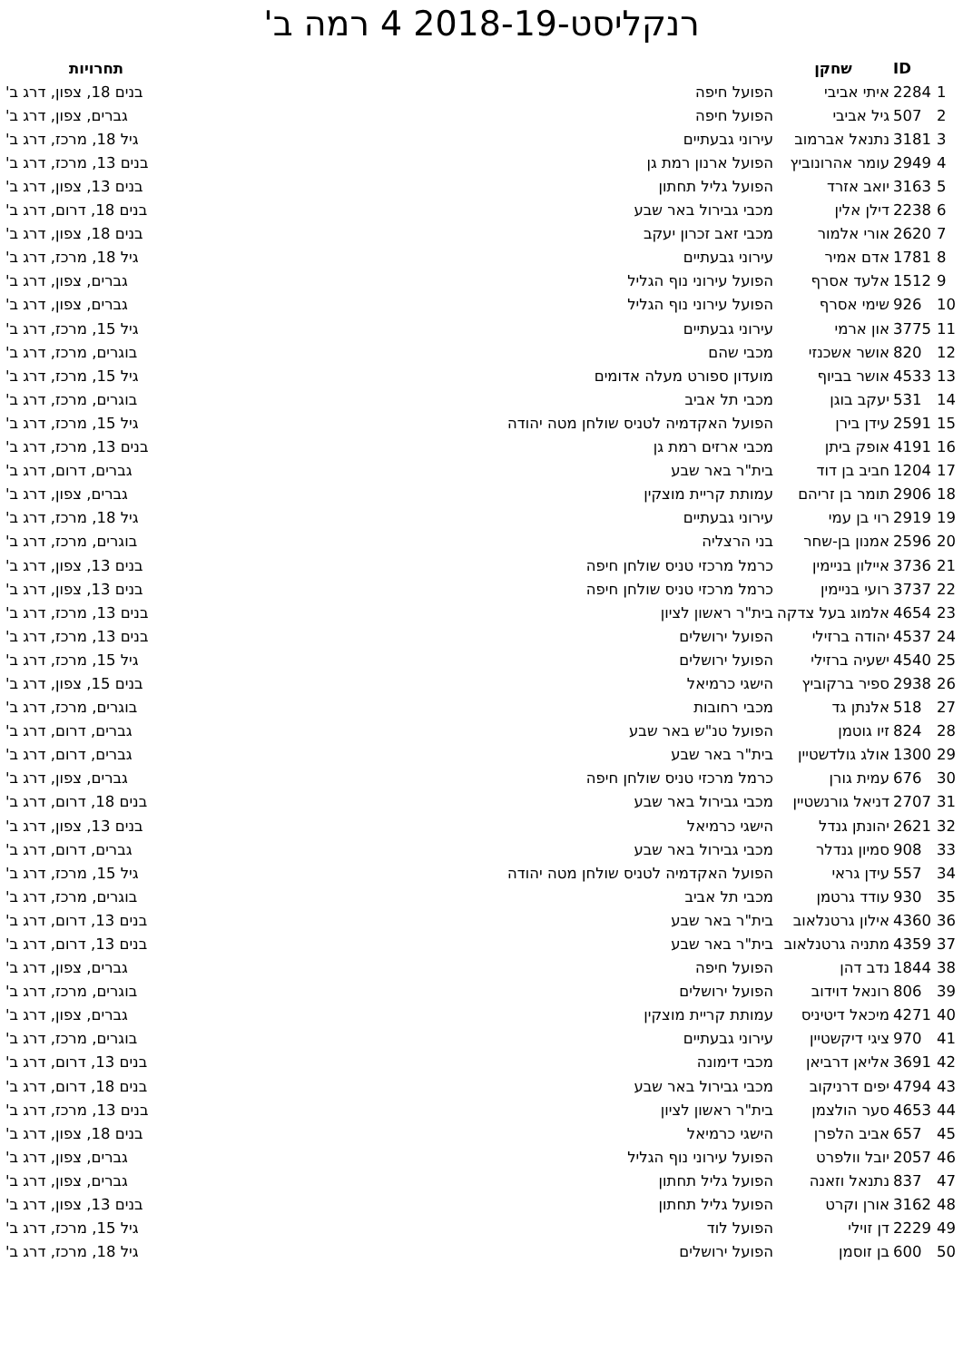רנקליסט-2018-19 4 רמה ב'
| | ID | שחקן | | תחרויות |
| --- | --- | --- | --- | --- |
| 1 | 2284 | איתי אביבי | הפועל חיפה | בנים 18, צפון, דרג ב' |
| 2 | 507 | גיל אביבי | הפועל חיפה | גברים, צפון, דרג ב' |
| 3 | 3181 | נתנאל אברמוב | עירוני גבעתיים | גיל 18, מרכז, דרג ב' |
| 4 | 2949 | עומר אהרונוביץ | הפועל ארנון רמת גן | בנים 13, מרכז, דרג ב' |
| 5 | 3163 | יואב אזרד | הפועל גליל תחתון | בנים 13, צפון, דרג ב' |
| 6 | 2238 | דילן אלין | מכבי גבירול באר שבע | בנים 18, דרום, דרג ב' |
| 7 | 2620 | אורי אלמור | מכבי זאב זכרון יעקב | בנים 18, צפון, דרג ב' |
| 8 | 1781 | אדם אמיר | עירוני גבעתיים | גיל 18, מרכז, דרג ב' |
| 9 | 1512 | אלעד אסרף | הפועל עירוני נוף הגליל | גברים, צפון, דרג ב' |
| 10 | 926 | שימי אסרף | הפועל עירוני נוף הגליל | גברים, צפון, דרג ב' |
| 11 | 3775 | און ארמי | עירוני גבעתיים | גיל 15, מרכז, דרג ב' |
| 12 | 820 | אושר אשכנזי | מכבי שהם | בוגרים, מרכז, דרג ב' |
| 13 | 4533 | אושר בביוף | מועדון ספורט מעלה אדומים | גיל 15, מרכז, דרג ב' |
| 14 | 531 | יעקב בוגן | מכבי תל אביב | בוגרים, מרכז, דרג ב' |
| 15 | 2591 | עידן בירן | הפועל האקדמיה לטניס שולחן מטה יהודה | גיל 15, מרכז, דרג ב' |
| 16 | 4191 | אופק ביתן | מכבי ארזים רמת גן | בנים 13, מרכז, דרג ב' |
| 17 | 1204 | חביב בן דוד | בית"ר באר שבע | גברים, דרום, דרג ב' |
| 18 | 2906 | תומר בן זריהם | עמותת קריית מוצקין | גברים, צפון, דרג ב' |
| 19 | 2919 | רוי בן עמי | עירוני גבעתיים | גיל 18, מרכז, דרג ב' |
| 20 | 2596 | אמנון בן-שחר | בני הרצליה | בוגרים, מרכז, דרג ב' |
| 21 | 3736 | איילון בניימין | כרמל מרכזי טניס שולחן חיפה | בנים 13, צפון, דרג ב' |
| 22 | 3737 | רועי בניימין | כרמל מרכזי טניס שולחן חיפה | בנים 13, צפון, דרג ב' |
| 23 | 4654 | אלמוג בעל צדקה | בית"ר ראשון לציון | בנים 13, מרכז, דרג ב' |
| 24 | 4537 | יהודה ברזילי | הפועל ירושלים | בנים 13, מרכז, דרג ב' |
| 25 | 4540 | ישעיה ברזילי | הפועל ירושלים | גיל 15, מרכז, דרג ב' |
| 26 | 2938 | ספיר ברקוביץ | הישגי כרמיאל | בנים 15, צפון, דרג ב' |
| 27 | 518 | אלנתן גד | מכבי רחובות | בוגרים, מרכז, דרג ב' |
| 28 | 824 | זיו גוטמן | הפועל טנ"ש באר שבע | גברים, דרום, דרג ב' |
| 29 | 1300 | אולג גולדשטיין | בית"ר באר שבע | גברים, דרום, דרג ב' |
| 30 | 676 | עמית גורן | כרמל מרכזי טניס שולחן חיפה | גברים, צפון, דרג ב' |
| 31 | 2707 | דניאל גורנשטיין | מכבי גבירול באר שבע | בנים 18, דרום, דרג ב' |
| 32 | 2621 | יהונתן גנדל | הישגי כרמיאל | בנים 13, צפון, דרג ב' |
| 33 | 908 | סמיון גנדלר | מכבי גבירול באר שבע | גברים, דרום, דרג ב' |
| 34 | 557 | עידן גראי | הפועל האקדמיה לטניס שולחן מטה יהודה | גיל 15, מרכז, דרג ב' |
| 35 | 930 | עודד גרטמן | מכבי תל אביב | בוגרים, מרכז, דרג ב' |
| 36 | 4360 | אילון גרטנלאוב | בית"ר באר שבע | בנים 13, דרום, דרג ב' |
| 37 | 4359 | מתניה גרטנלאוב | בית"ר באר שבע | בנים 13, דרום, דרג ב' |
| 38 | 1844 | נדב דהן | הפועל חיפה | גברים, צפון, דרג ב' |
| 39 | 806 | רונאל דוידוב | הפועל ירושלים | בוגרים, מרכז, דרג ב' |
| 40 | 4271 | מיכאל דיטיניס | עמותת קריית מוצקין | גברים, צפון, דרג ב' |
| 41 | 970 | ציגי דיקשטיין | עירוני גבעתיים | בוגרים, מרכז, דרג ב' |
| 42 | 3691 | אליאן דרביאן | מכבי דימונה | בנים 13, דרום, דרג ב' |
| 43 | 4794 | יפים דרניקוב | מכבי גבירול באר שבע | בנים 18, דרום, דרג ב' |
| 44 | 4653 | סער הולצמן | בית"ר ראשון לציון | בנים 13, מרכז, דרג ב' |
| 45 | 657 | אביב הלפרן | הישגי כרמיאל | בנים 18, צפון, דרג ב' |
| 46 | 2057 | יובל וולפרט | הפועל עירוני נוף הגליל | גברים, צפון, דרג ב' |
| 47 | 837 | נתנאל וזאנה | הפועל גליל תחתון | גברים, צפון, דרג ב' |
| 48 | 3162 | אורן וקרט | הפועל גליל תחתון | בנים 13, צפון, דרג ב' |
| 49 | 2229 | דן זוילי | הפועל לוד | גיל 15, מרכז, דרג ב' |
| 50 | 600 | בן זוסמן | הפועל ירושלים | גיל 18, מרכז, דרג ב' |